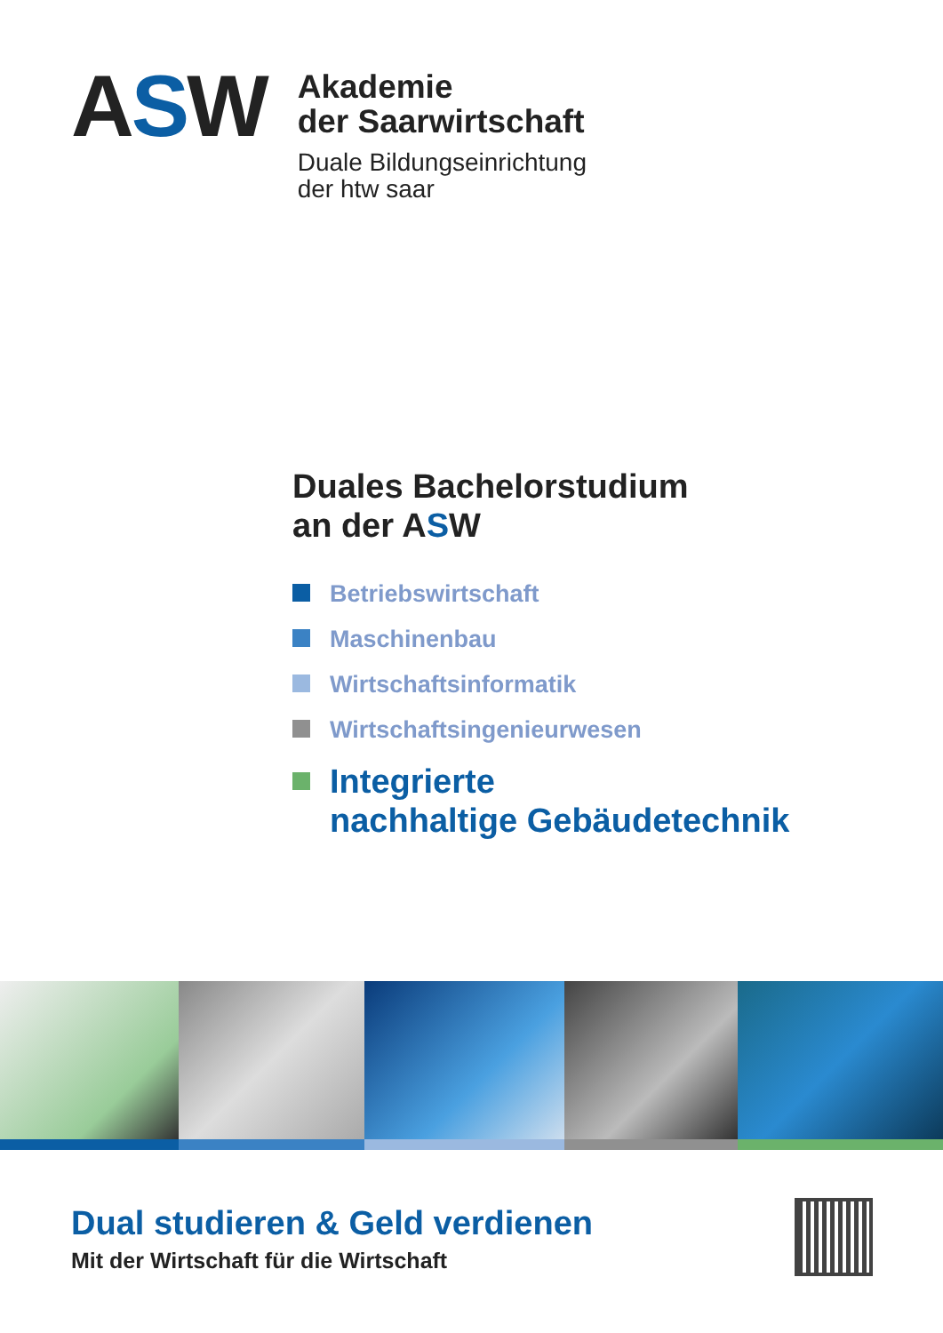ASW
Akademie
der Saarwirtschaft
Duale Bildungseinrichtung
der htw saar
Duales Bachelorstudium
an der ASW
Betriebswirtschaft
Maschinenbau
Wirtschaftsinformatik
Wirtschaftsingenieurwesen
Integrierte
nachhaltige Gebäudetechnik
Dual studieren & Geld verdienen
Mit der Wirtschaft für die Wirtschaft